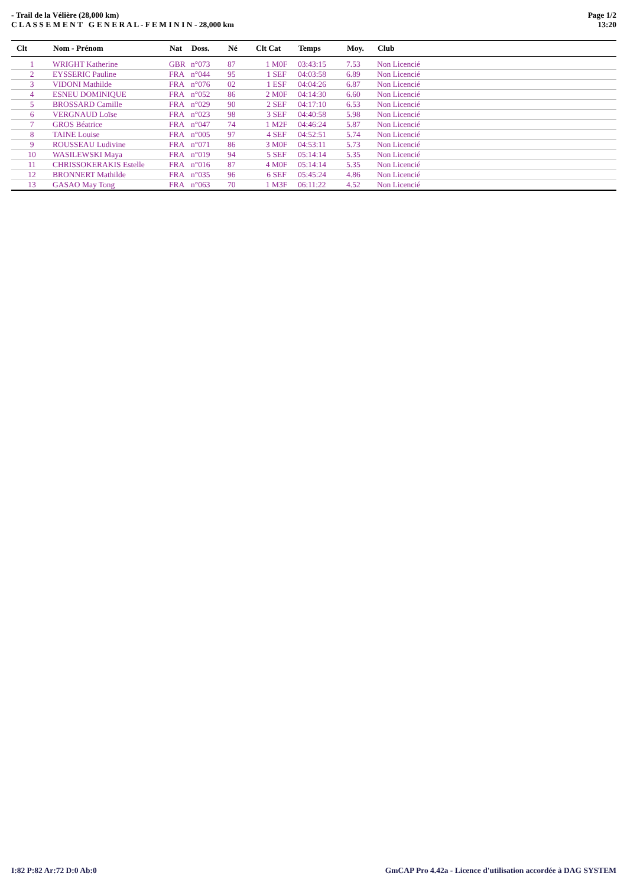- Trail de la Vélière (28,000 km)
C L A S S E M E N T G E N E R A L - F E M I N I N - 28,000 km
Page 1/2
13:20
| Clt | Nom - Prénom | Nat | Doss. | Né | Clt Cat | Temps | Moy. | Club |
| --- | --- | --- | --- | --- | --- | --- | --- | --- |
| 1 | WRIGHT Katherine | GBR | n°073 | 87 | 1 M0F | 03:43:15 | 7.53 | Non Licencié |
| 2 | EYSSERIC Pauline | FRA | n°044 | 95 | 1 SEF | 04:03:58 | 6.89 | Non Licencié |
| 3 | VIDONI Mathilde | FRA | n°076 | 02 | 1 ESF | 04:04:26 | 6.87 | Non Licencié |
| 4 | ESNEU DOMINIQUE | FRA | n°052 | 86 | 2 M0F | 04:14:30 | 6.60 | Non Licencié |
| 5 | BROSSARD Camille | FRA | n°029 | 90 | 2 SEF | 04:17:10 | 6.53 | Non Licencié |
| 6 | VERGNAUD Loïse | FRA | n°023 | 98 | 3 SEF | 04:40:58 | 5.98 | Non Licencié |
| 7 | GROS Béatrice | FRA | n°047 | 74 | 1 M2F | 04:46:24 | 5.87 | Non Licencié |
| 8 | TAINE Louise | FRA | n°005 | 97 | 4 SEF | 04:52:51 | 5.74 | Non Licencié |
| 9 | ROUSSEAU Ludivine | FRA | n°071 | 86 | 3 M0F | 04:53:11 | 5.73 | Non Licencié |
| 10 | WASILEWSKI Maya | FRA | n°019 | 94 | 5 SEF | 05:14:14 | 5.35 | Non Licencié |
| 11 | CHRISSOKERAKIS Estelle | FRA | n°016 | 87 | 4 M0F | 05:14:14 | 5.35 | Non Licencié |
| 12 | BRONNERT Mathilde | FRA | n°035 | 96 | 6 SEF | 05:45:24 | 4.86 | Non Licencié |
| 13 | GASAO May Tong | FRA | n°063 | 70 | 1 M3F | 06:11:22 | 4.52 | Non Licencié |
I:82 P:82 Ar:72 D:0 Ab:0 GmCAP Pro 4.42a - Licence d'utilisation accordée à DAG SYSTEM